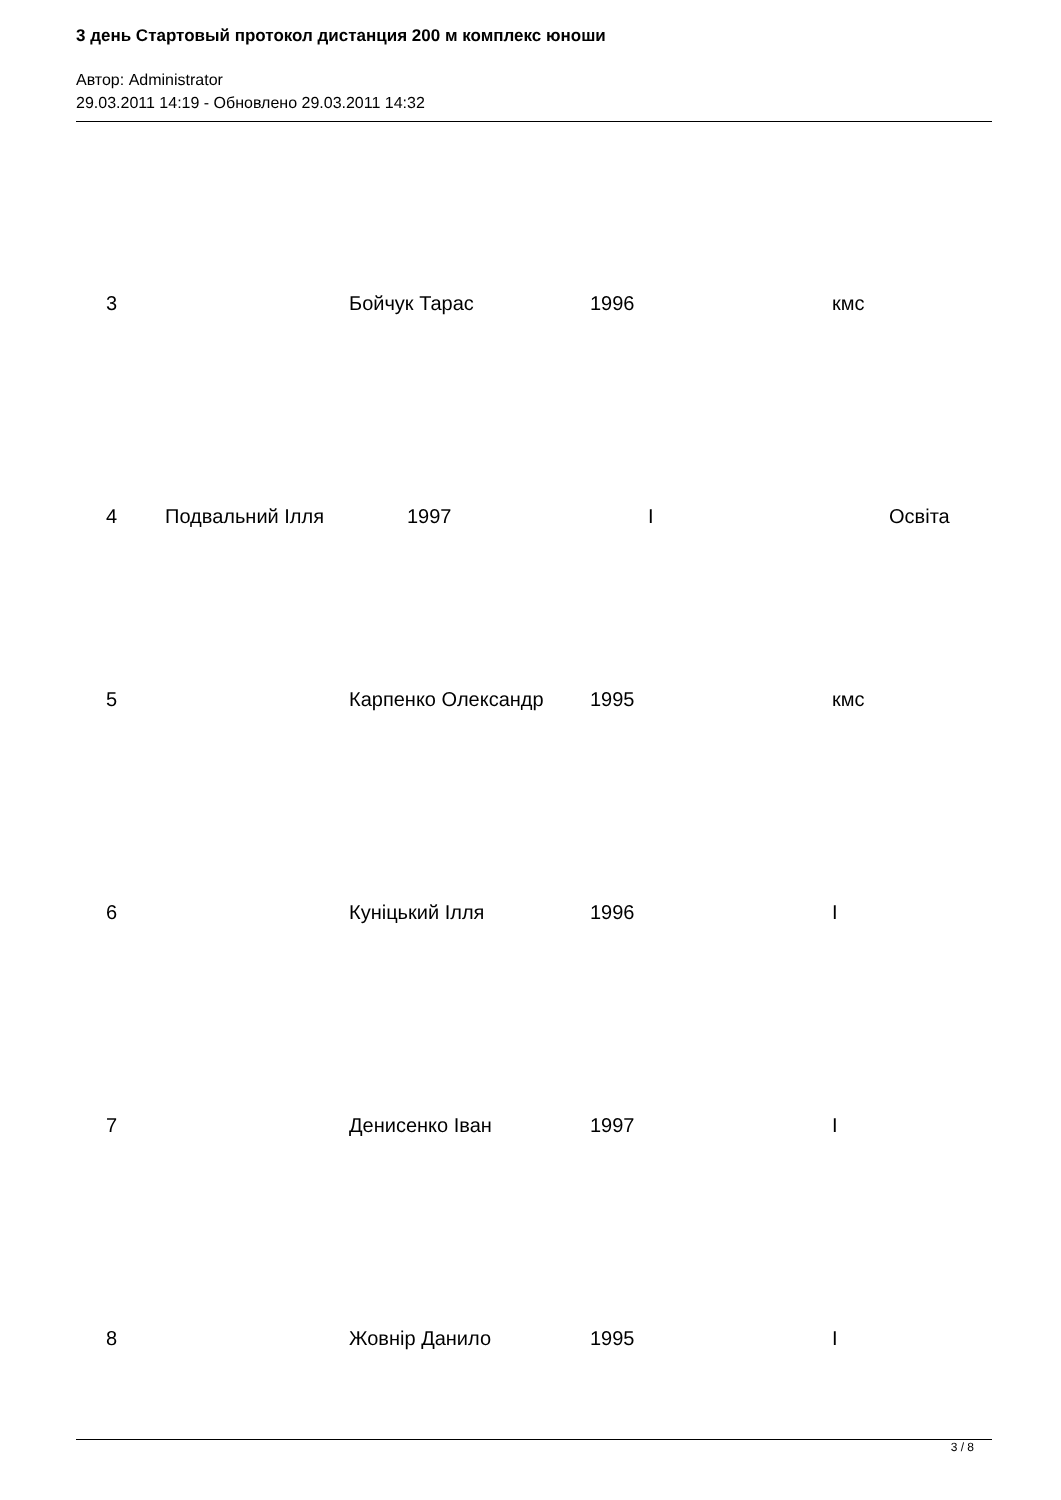3 день Стартовый протокол дистанция 200 м комплекс юноши
Автор: Administrator
29.03.2011 14:19 - Обновлено 29.03.2011 14:32
3 Бойчук Тарас 1996 кмс
4 Подвальний Ілля 1997 I Освіта
5 Карпенко Олександр 1995 кмс
6 Куніцький Ілля 1996 I
7 Денисенко Іван 1997 I
8 Жовнір Данило 1995 I
3 / 8